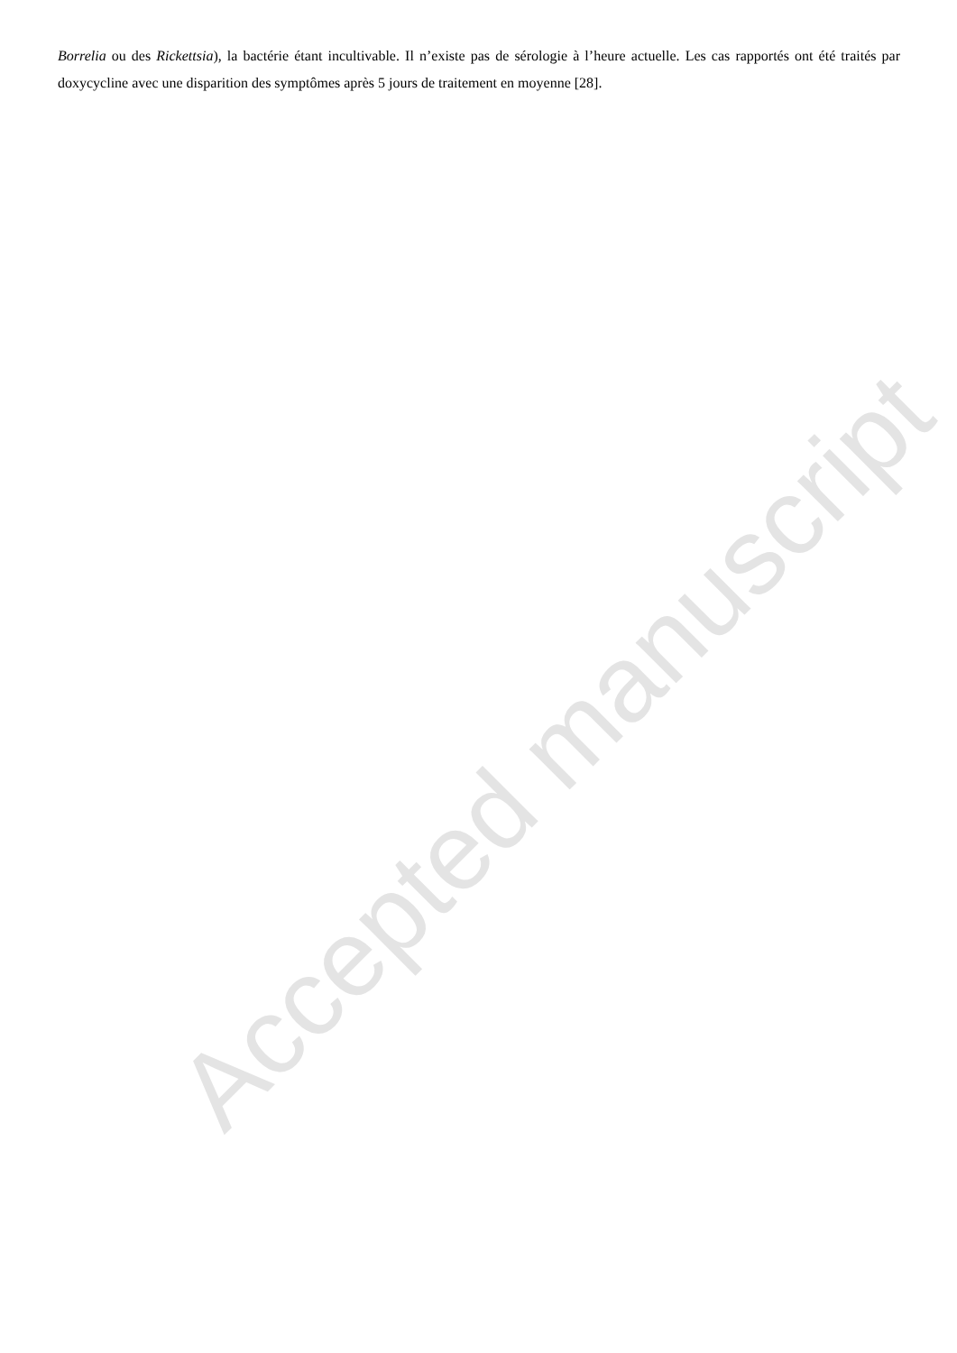Borrelia ou des Rickettsia), la bactérie étant incultivable. Il n’existe pas de sérologie à l’heure actuelle. Les cas rapportés ont été traités par doxycycline avec une disparition des symptômes après 5 jours de traitement en moyenne [28].
Accepted manuscript